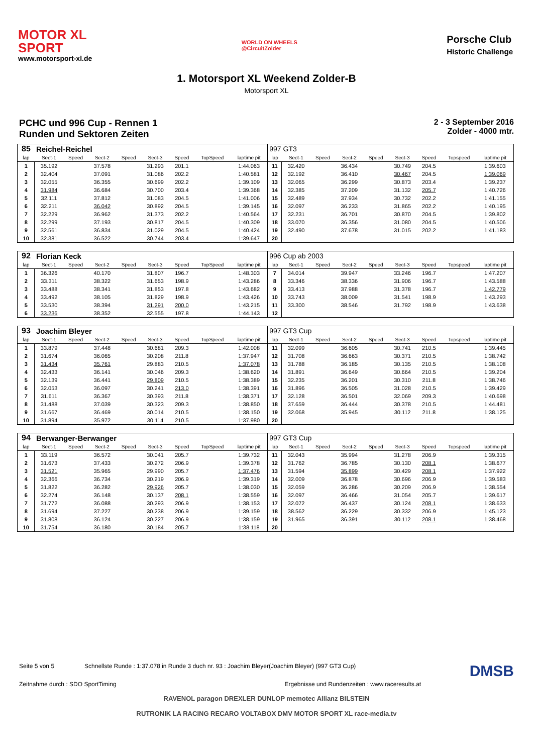MOTOR XL
SPORT
www.motorsport-xl.de
WORLD ON WHEELS
@CircuitZolder
Porsche Club
Historic Challenge
1. Motorsport XL Weekend Zolder-B
Motorsport XL
PCHC und 996 Cup - Rennen 1
Runden und Sektoren Zeiten
2 - 3 September 2016
Zolder - 4000 mtr.
| 85 | Reichel-Reichel | | | | | | | | 997 GT3 | | | | | | | | |
| lap | Sect-1 | Speed | Sect-2 | Speed | Sect-3 | Speed | TopSpeed | laptime pit | lap | Sect-1 | Speed | Sect-2 | Speed | Sect-3 | Speed | Topspeed | laptime pit |
| 1 | 35.192 | | 37.578 | | 31.293 | 201.1 | | 1:44.063 | 11 | 32.420 | | 36.434 | | 30.749 | 204.5 | | 1:39.603 |
| 2 | 32.404 | | 37.091 | | 31.086 | 202.2 | | 1:40.581 | 12 | 32.192 | | 36.410 | | 30.467 | 204.5 | | 1:39.069 |
| 3 | 32.055 | | 36.355 | | 30.699 | 202.2 | | 1:39.109 | 13 | 32.065 | | 36.299 | | 30.873 | 203.4 | | 1:39.237 |
| 4 | 31.984 | | 36.684 | | 30.700 | 203.4 | | 1:39.368 | 14 | 32.385 | | 37.209 | | 31.132 | 205.7 | | 1:40.726 |
| 5 | 32.111 | | 37.812 | | 31.083 | 204.5 | | 1:41.006 | 15 | 32.489 | | 37.934 | | 30.732 | 202.2 | | 1:41.155 |
| 6 | 32.211 | | 36.042 | | 30.892 | 204.5 | | 1:39.145 | 16 | 32.097 | | 36.233 | | 31.865 | 202.2 | | 1:40.195 |
| 7 | 32.229 | | 36.962 | | 31.373 | 202.2 | | 1:40.564 | 17 | 32.231 | | 36.701 | | 30.870 | 204.5 | | 1:39.802 |
| 8 | 32.299 | | 37.193 | | 30.817 | 204.5 | | 1:40.309 | 18 | 33.070 | | 36.356 | | 31.080 | 204.5 | | 1:40.506 |
| 9 | 32.561 | | 36.834 | | 31.029 | 204.5 | | 1:40.424 | 19 | 32.490 | | 37.678 | | 31.015 | 202.2 | | 1:41.183 |
| 10 | 32.381 | | 36.522 | | 30.744 | 203.4 | | 1:39.647 | 20 | | | | | | | | |
| 92 | Florian Keck | | | | | | | | 996 Cup ab 2003 | | | | | | | | |
| lap | Sect-1 | Speed | Sect-2 | Speed | Sect-3 | Speed | TopSpeed | laptime pit | lap | Sect-1 | Speed | Sect-2 | Speed | Sect-3 | Speed | Topspeed | laptime pit |
| 1 | 36.326 | | 40.170 | | 31.807 | 196.7 | | 1:48.303 | 7 | 34.014 | | 39.947 | | 33.246 | 196.7 | | 1:47.207 |
| 2 | 33.311 | | 38.322 | | 31.653 | 198.9 | | 1:43.286 | 8 | 33.346 | | 38.336 | | 31.906 | 196.7 | | 1:43.588 |
| 3 | 33.488 | | 38.341 | | 31.853 | 197.8 | | 1:43.682 | 9 | 33.413 | | 37.988 | | 31.378 | 196.7 | | 1:42.779 |
| 4 | 33.492 | | 38.105 | | 31.829 | 198.9 | | 1:43.426 | 10 | 33.743 | | 38.009 | | 31.541 | 198.9 | | 1:43.293 |
| 5 | 33.530 | | 38.394 | | 31.291 | 200.0 | | 1:43.215 | 11 | 33.300 | | 38.546 | | 31.792 | 198.9 | | 1:43.638 |
| 6 | 33.236 | | 38.352 | | 32.555 | 197.8 | | 1:44.143 | 12 | | | | | | | | |
| 93 | Joachim Bleyer | | | | | | | | 997 GT3 Cup | | | | | | | | |
| lap | Sect-1 | Speed | Sect-2 | Speed | Sect-3 | Speed | TopSpeed | laptime pit | lap | Sect-1 | Speed | Sect-2 | Speed | Sect-3 | Speed | Topspeed | laptime pit |
| 1 | 33.879 | | 37.448 | | 30.681 | 209.3 | | 1:42.008 | 11 | 32.099 | | 36.605 | | 30.741 | 210.5 | | 1:39.445 |
| 2 | 31.674 | | 36.065 | | 30.208 | 211.8 | | 1:37.947 | 12 | 31.708 | | 36.663 | | 30.371 | 210.5 | | 1:38.742 |
| 3 | 31.434 | | 35.761 | | 29.883 | 210.5 | | 1:37.078 | 13 | 31.788 | | 36.185 | | 30.135 | 210.5 | | 1:38.108 |
| 4 | 32.433 | | 36.141 | | 30.046 | 209.3 | | 1:38.620 | 14 | 31.891 | | 36.649 | | 30.664 | 210.5 | | 1:39.204 |
| 5 | 32.139 | | 36.441 | | 29.809 | 210.5 | | 1:38.389 | 15 | 32.235 | | 36.201 | | 30.310 | 211.8 | | 1:38.746 |
| 6 | 32.053 | | 36.097 | | 30.241 | 213.0 | | 1:38.391 | 16 | 31.896 | | 36.505 | | 31.028 | 210.5 | | 1:39.429 |
| 7 | 31.611 | | 36.367 | | 30.393 | 211.8 | | 1:38.371 | 17 | 32.128 | | 36.501 | | 32.069 | 209.3 | | 1:40.698 |
| 8 | 31.488 | | 37.039 | | 30.323 | 209.3 | | 1:38.850 | 18 | 37.659 | | 36.444 | | 30.378 | 210.5 | | 1:44.481 |
| 9 | 31.667 | | 36.469 | | 30.014 | 210.5 | | 1:38.150 | 19 | 32.068 | | 35.945 | | 30.112 | 211.8 | | 1:38.125 |
| 10 | 31.894 | | 35.972 | | 30.114 | 210.5 | | 1:37.980 | 20 | | | | | | | | |
| 94 | Berwanger-Berwanger | | | | | | | | 997 GT3 Cup | | | | | | | | |
| lap | Sect-1 | Speed | Sect-2 | Speed | Sect-3 | Speed | TopSpeed | laptime pit | lap | Sect-1 | Speed | Sect-2 | Speed | Sect-3 | Speed | Topspeed | laptime pit |
| 1 | 33.119 | | 36.572 | | 30.041 | 205.7 | | 1:39.732 | 11 | 32.043 | | 35.994 | | 31.278 | 206.9 | | 1:39.315 |
| 2 | 31.673 | | 37.433 | | 30.272 | 206.9 | | 1:39.378 | 12 | 31.762 | | 36.785 | | 30.130 | 208.1 | | 1:38.677 |
| 3 | 31.521 | | 35.965 | | 29.990 | 205.7 | | 1:37.476 | 13 | 31.594 | | 35.899 | | 30.429 | 208.1 | | 1:37.922 |
| 4 | 32.366 | | 36.734 | | 30.219 | 206.9 | | 1:39.319 | 14 | 32.009 | | 36.878 | | 30.696 | 206.9 | | 1:39.583 |
| 5 | 31.822 | | 36.282 | | 29.926 | 205.7 | | 1:38.030 | 15 | 32.059 | | 36.286 | | 30.209 | 206.9 | | 1:38.554 |
| 6 | 32.274 | | 36.148 | | 30.137 | 208.1 | | 1:38.559 | 16 | 32.097 | | 36.466 | | 31.054 | 205.7 | | 1:39.617 |
| 7 | 31.772 | | 36.088 | | 30.293 | 206.9 | | 1:38.153 | 17 | 32.072 | | 36.437 | | 30.124 | 208.1 | | 1:38.633 |
| 8 | 31.694 | | 37.227 | | 30.238 | 206.9 | | 1:39.159 | 18 | 38.562 | | 36.229 | | 30.332 | 206.9 | | 1:45.123 |
| 9 | 31.808 | | 36.124 | | 30.227 | 206.9 | | 1:38.159 | 19 | 31.965 | | 36.391 | | 30.112 | 208.1 | | 1:38.468 |
| 10 | 31.754 | | 36.180 | | 30.184 | 205.7 | | 1:38.118 | 20 | | | | | | | | |
Seite 5 von 5 Schnellste Runde : 1:37.078 in Runde 3 duch nr. 93 : Joachim Bleyer(Joachim Bleyer) (997 GT3 Cup) DMSB
Zeitnahme durch : SDO SportTiming Ergebnisse und Rundenzeiten : www.raceresults.at
RAVENOL paragon DREXLER DUNLOP memotec Allianz BILSTEIN
RUTRONIK LA RACING RECARO VOLTABOX DMV MOTOR SPORT XL race-media.tv